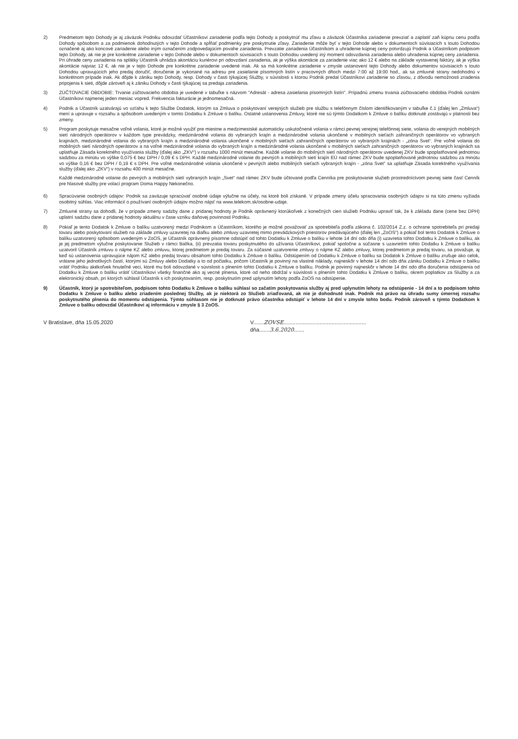2) Predmetom tejto Dohody je aj záväzok Podniku odovzdať Účastníkovi zariadenie podľa tejto Dohody a poskytnúť mu zľavu a záväzok Účastníka zariadenie prevziať a zaplatiť zaň kúpnu cenu podľa Dohody spôsobom a za podmienok dohodnutých v tejto Dohode a spĺňať podmienky pre poskytnutie zľavy. Zariadenie môže byť v tejto Dohode alebo v dokumentoch súvisiacich s touto Dohodou označené aj ako koncové zariadenie alebo iným označením zodpovedajúcim povahe zariadenia. Prevzatie zariadenia Účastníkom a uhradenie kúpnej ceny potvrdzujú Podnik a Účastníkom podpisom tejto Dohody, ak nie je pre konkrétne zariadenie v tejto Dohode alebo v dokumentoch súvisiacich s touto Dohodou uvedený iný moment odovzdania zariadenia alebo uhradenia kúpnej ceny zariadenia. Pri úhrade ceny zariadenia na splátky Účastník uhrádza akontáciu kuriérovi pri odovzdaní zariadenia, ak je výška akontácie za zariadenie viac ako 12 € alebo na základe vystavenej faktúry, ak je výška akontácie najviac 12 €, ak nie je v tejto Dohode pre konkrétne zariadenie uvedené inak. Ak sa má konkrétne zariadenie v zmysle ustanovení tejto Dohody alebo dokumentov súvisiacich s touto Dohodou upravujúcich jeho predaj doručiť, doručenie je vykonané na adresu pre zasielanie písomných listín v pracovných dňoch medzi 7:00 až 19:00 hod., ak sa zmluvné strany nedohodnú v konkrétnom prípade inak. Ak dôjde k zániku tejto Dohody, resp. Dohody v časti týkajúcej Služby, v súvislosti s ktorou Podnik predal Účastníkovi zariadenie so zľavou, z dôvodu nemožnosti zriadenia pripojenia k sieti, dôjde zároveň aj k zániku Dohody v časti týkajúcej sa predaja zariadenia.
3) ZÚČTOVACIE OBDOBIE: Trvanie zúčtovacieho obdobia je uvedené v tabuľke s názvom "Adresát - adresa zasielania písomných listín". Prípadnú zmenu trvania zúčtovacieho obdobia Podnik oznámi Účastníkovi najmenej jeden mesiac vopred. Frekvencia fakturácie je jednomesačná.
4) Podnik a Účastník uzatvárajú vo vzťahu k tejto Službe Dodatok, ktorým sa Zmluva o poskytovaní verejných služieb pre službu s telefónnym číslom identifikovaným v tabuľke č.1 (ďalej len „Zmluva“) mení a upravuje v rozsahu a spôsobom uvedeným v tomto Dodatku k Zmluve o balíku. Ostatné ustanovenia Zmluvy, ktoré nie sú týmto Dodatkom k Zmluve o balíku dotknuté zostávajú v platnosti bez zmeny.
5) Program poskytuje mesačne voľné volania, ktoré je možné využiť pre miestne a medzimestské automaticky uskutočnené volania v rámci pevnej verejnej telefónnej siete, volania do verejných mobilných sietí národných operátorov v každom type prevádzky, medzinárodné volania do vybraných krajín a medzinárodné volania ukončené v mobilných sieťach zahraničných operátorov vo vybraných krajinách, medzinárodné volania do vybraných krajín a medzinárodné volania ukončené v mobilných sieťach zahraničných operátorov vo vybraných krajinách - „zóna Svet“. Pre voľné volania do mobilných sietí národných operátorov a na voľné medzinárodné volania do vybraných krajín a medzinárodné volania ukončené v mobilných sieťach zahraničných operátorov vo vybraných krajinách sa uplatňuje Zásada korektného využívania služby (ďalej ako „ZKV“) v rozsahu 1000 minút mesačne. Každé volanie do mobilných sietí národných operátorov uvedenej ZKV bude spoplatňované jednotnou sadzbou za minútu vo výške 0,075 € bez DPH / 0,09 € s DPH. Každé medzinárodné volanie do pevných a mobilných sietí krajín EÚ nad rámec ZKV bude spoplatňované jednotnou sadzbou za minútu vo výške 0,16 € bez DPH / 0,19 € s DPH. Pre voľné medzinárodné volania ukončené v pevných alebo mobilných sieťach vybraných krajín - „zóna Svet“ sa uplatňuje Zásada korektného využívania služby (ďalej ako „ZKV“) v rozsahu 400 minút mesačne.
Každé medzinárodné volanie do pevných a mobilných sietí vybraných krajín „Svet“ nad rámec ZKV bude účtované podľa Cenníka pre poskytovanie služieb prostredníctvom pevnej siete časť Cenník pre hlasové služby pre volací program Doma Happy Nekonečno.
6) Spracúvanie osobných údajov: Podnik sa zaväzuje spracúvať osobné údaje výlučne na účely, na ktoré boli získané. V prípade zmeny účelu spracovania osobných údajov si na túto zmenu vyžiada osobitný súhlas. Viac informácií o používaní osobných údajov možno nájsť na www.telekom.sk/osobne-udaje.
7) Zmluvné strany sa dohodli, že v prípade zmeny sadzby dane z pridanej hodnoty je Podnik oprávnený ktorúkoľvek z konečných cien služieb Podniku upraviť tak, že k základu dane (cene bez DPH) uplatní sadzbu dane z pridanej hodnoty aktuálnu v čase vzniku daňovej povinnosti Podniku.
8) Pokiaľ je tento Dodatok k Zmluve o balíku uzatvorený medzi Podnikom a Účastníkom, ktorého je možné považovať za spotrebiteľa podľa zákona č. 102/2014 Z.z. o ochrane spotrebiteľa pri predaji tovaru alebo poskytovaní služieb na základe zmluvy uzavretej na diaľku alebo zmluvy uzavretej mimo prevádzkových priestorov predávajúceho (ďalej len „ZoOS“) a pokiaľ bol tento Dodatok k Zmluve o balíku uzatvorený spôsobom uvedeným v ZoOS, je Účastník oprávnený písomne odstúpiť od tohto Dodatku k Zmluve o balíku v lehote 14 dní odo dňa (i) uzavretia tohto Dodatku k Zmluve o balíku, ak je jej predmetom výlučne poskytovanie Služieb v rámci Balíka, (ii) prevzatia tovaru poskytnutého do užívania Účastníkovi, pokiaľ spoločne a súčasne s uzavretím tohto Dodatku k Zmluve o balíku uzatvoril Účastník zmluvu o nájme KZ alebo zmluvu, ktorej predmetom je predaj tovaru. Za súčasné uzatvorenie zmluvy o nájme KZ alebo zmluvy, ktorej predmetom je predaj tovaru, sa považuje, aj keď sú ustanovenia upravujúce nájom KZ alebo predaj tovaru obsahom tohto Dodatku k Zmluve o balíku. Odstúpením od Dodatku k Zmluve o balíku sa Dodatok k Zmluve o balíku zrušuje ako celok, vrátane jeho jednotlivých častí, ktorými sú Zmluvy alebo Dodatky a to od počiatku, pričom Účastník je povinný na vlastné náklady, najneskôr v lehote 14 dní odo dňa zániku Dodatku k Zmluve o balíku vrátiť Podniku akékoľvek hnuteľné veci, ktoré mu boli odovzdané v súvislosti s plnením tohto Dodatku k Zmluve o balíku. Podnik je povinný najneskôr v lehote 14 dní odo dňa doručenia odstúpenia od Dodatku k Zmluve o balíku vrátiť Účastníkovi všetky finančné ako aj vecné plnenia, ktoré od neho obdržal v súvislosti s plnením tohto Dodatku k Zmluve o balíku, okrem poplatkov za Služby a za elektronický obsah, pri ktorých súhlasil Účastník s ich poskytovaním, resp. poskytnutím pred uplynutím lehoty podľa ZoOS na odstúpenie.
9) Účastník, ktorý je spotrebiteľom, podpisom tohto Dodatku k Zmluve o balíku súhlasí so začatím poskytovania služby aj pred uplynutím lehoty na odstúpenie - 14 dní a to podpisom tohto Dodatku k Zmluve o balíku alebo zriadením poslednej Služby, ak je niektorá zo Služieb zriaďovaná, ak nie je dohodnuté inak. Podnik má právo na úhradu sumy úmernej rozsahu poskytnutého plnenia do momentu odstúpenia. Týmto súhlasom nie je dotknuté právo účastníka odstúpiť v lehote 14 dní v zmysle tohto bodu. Podnik zároveň s týmto Dodatkom k Zmluve o balíku odovzdal Účastníkovi aj informáciu v zmysle § 3 ZoOS.
V Bratislave, dňa 15.05.2020 V.......ZOVSE.......................................................
dňa.......3.6.2020.......